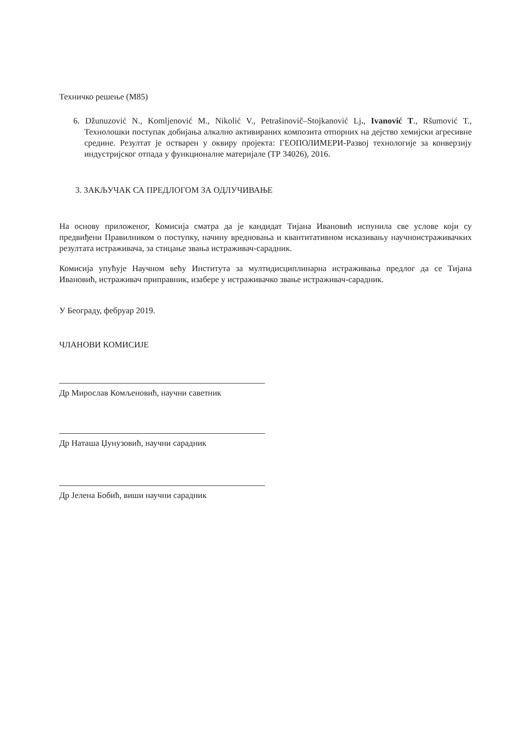Техничко решење (М85)
6. Džunuzović N., Komljenović M., Nikolić V., Petrašinovič–Stojkanović Lj., Ivanović T., Ršumović T., Технолошки поступак добијања алкално активираних композита отпорних на дејство хемијски агресивне средине. Резултат је остварен у оквиру пројекта: ГЕОПОЛИМЕРИ-Развој технологије за конверзију индустријског отпада у функционалне материјале (ТР 34026), 2016.
3. ЗАКЉУЧАК СА ПРЕДЛОГОМ ЗА ОДЛУЧИВАЊЕ
На основу приложеног, Комисија сматра да је кандидат Тијана Ивановић испунила све услове који су предвиђени Правилником о поступку, начину вредновања и квантитативном исказивању научноистраживачких резултата истраживача, за стицање звања истраживач-сарадник.
Комисија упућује Научном већу Института за мултидисциплинарна истраживања предлог да се Тијана Ивановић, истраживач приправник, изабере у истраживачко звање истраживач-сарадник.
У Београду, фебруар 2019.
ЧЛАНОВИ КОМИСИЈЕ
Др Мирослав Комљеновић, научни саветник
Др Наташа Џунузовић, научни сарадник
Др Јелена Бобић, виши научни сарадник